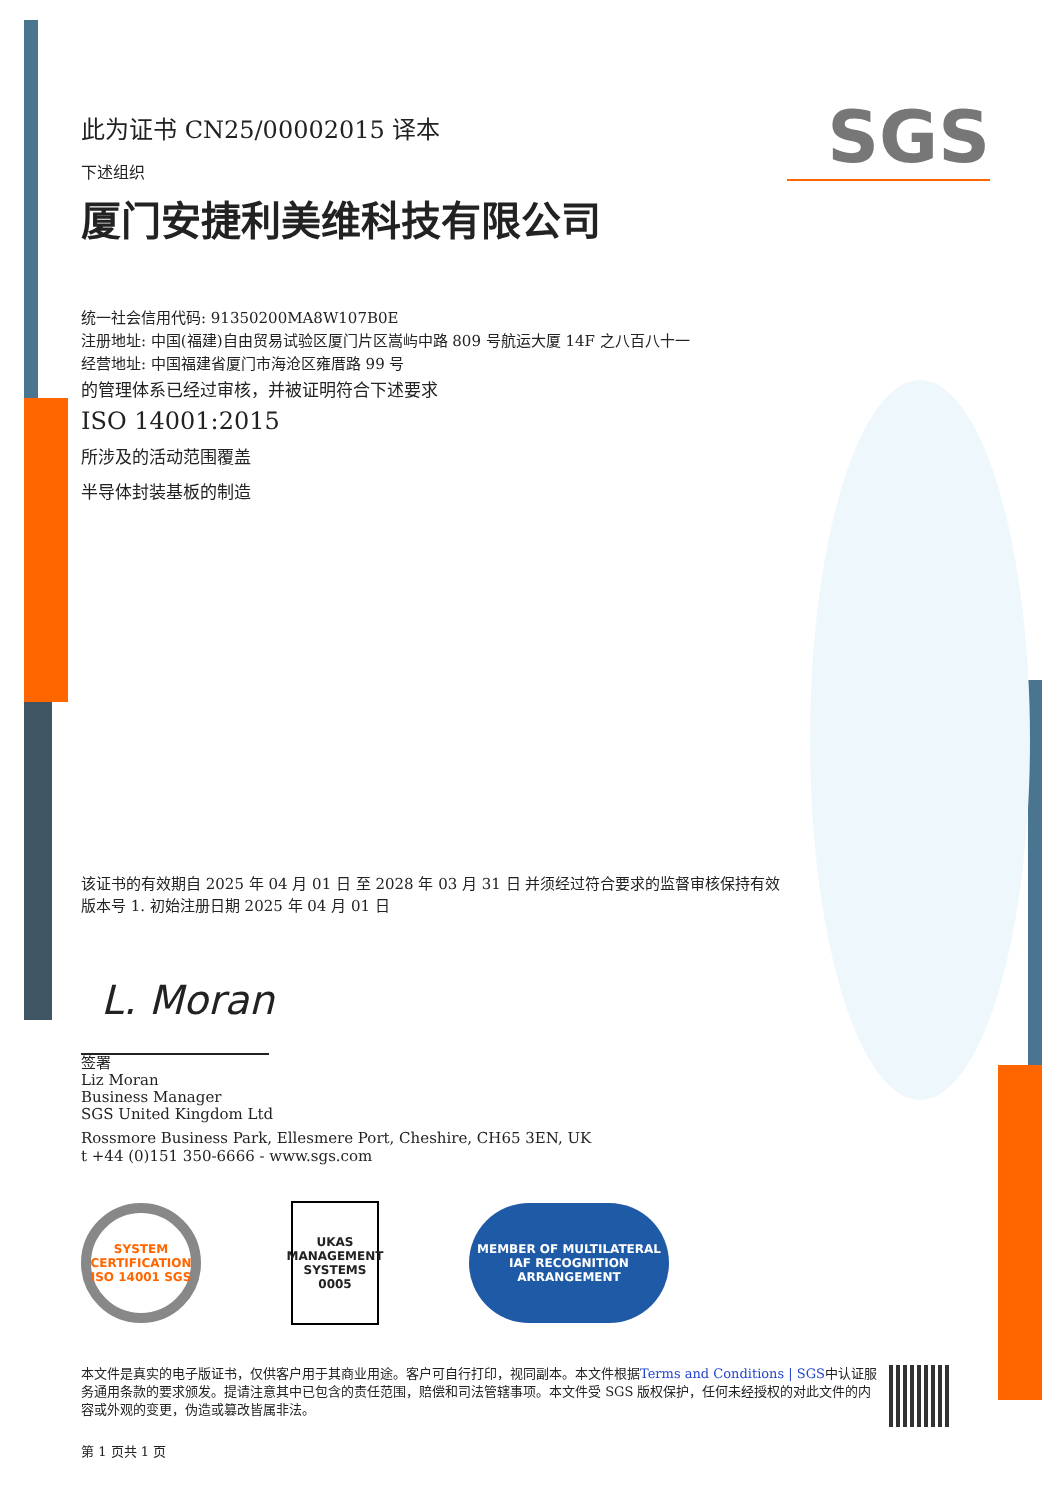SGS
此为证书 CN25/00002015 译本
下述组织
厦门安捷利美维科技有限公司
统一社会信用代码: 91350200MA8W107B0E
注册地址: 中国(福建)自由贸易试验区厦门片区嵩屿中路 809 号航运大厦 14F 之八百八十一
经营地址: 中国福建省厦门市海沧区雍厝路 99 号
的管理体系已经过审核，并被证明符合下述要求
ISO 14001:2015
所涉及的活动范围覆盖
半导体封装基板的制造
该证书的有效期自 2025 年 04 月 01 日 至 2028 年 03 月 31 日 并须经过符合要求的监督审核保持有效
版本号 1. 初始注册日期 2025 年 04 月 01 日
L. Moran
签署
Liz Moran
Business Manager
SGS United Kingdom Ltd
Rossmore Business Park, Ellesmere Port, Cheshire, CH65 3EN, UK
t +44 (0)151 350-6666 - www.sgs.com
SYSTEM CERTIFICATION ISO 14001 SGS
UKAS MANAGEMENT SYSTEMS 0005
MEMBER OF MULTILATERAL IAF RECOGNITION ARRANGEMENT
本文件是真实的电子版证书，仅供客户用于其商业用途。客户可自行打印，视同副本。本文件根据Terms and Conditions | SGS中认证服务通用条款的要求颁发。提请注意其中已包含的责任范围，赔偿和司法管辖事项。本文件受 SGS 版权保护，任何未经授权的对此文件的内容或外观的变更，伪造或篡改皆属非法。
第 1 页共 1 页